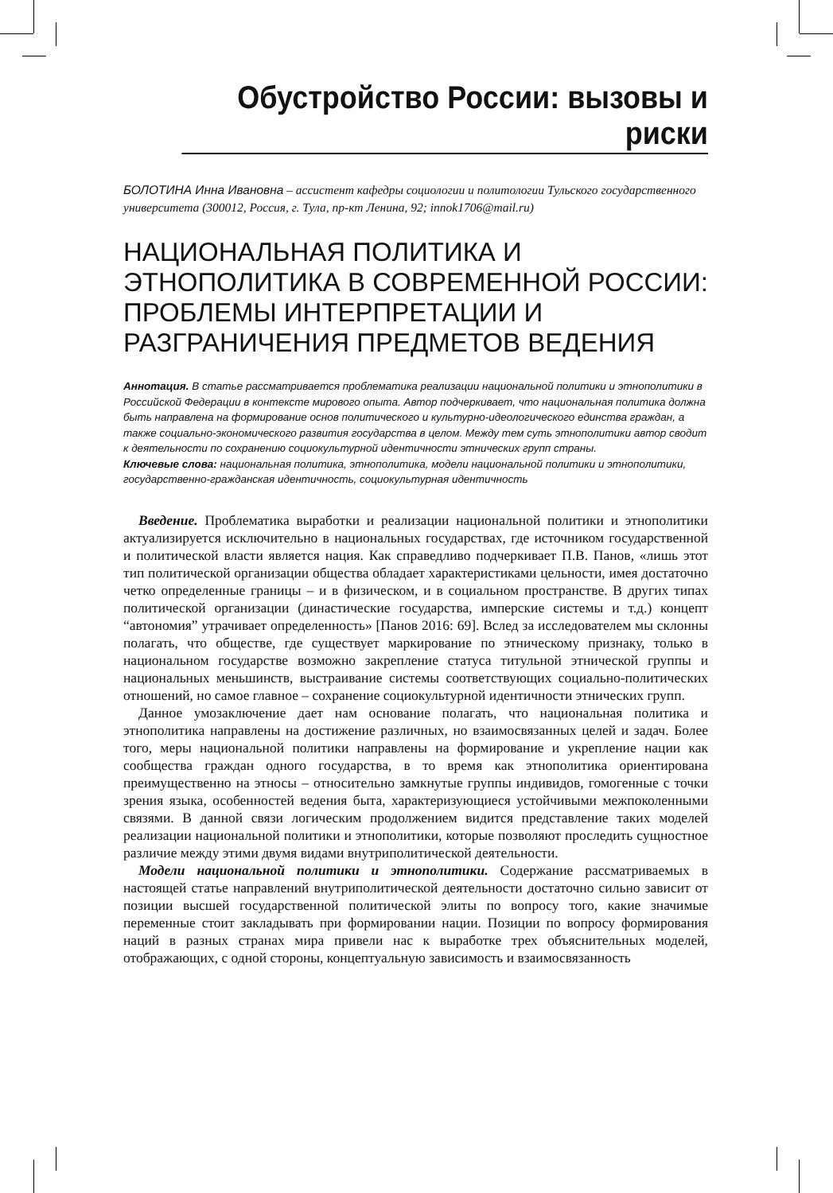Обустройство России: вызовы и риски
БОЛОТИНА Инна Ивановна – ассистент кафедры социологии и политологии Тульского государственного университета (300012, Россия, г. Тула, пр-кт Ленина, 92; innok1706@mail.ru)
НАЦИОНАЛЬНАЯ ПОЛИТИКА И ЭТНОПОЛИТИКА В СОВРЕМЕННОЙ РОССИИ: ПРОБЛЕМЫ ИНТЕРПРЕТАЦИИ И РАЗГРАНИЧЕНИЯ ПРЕДМЕТОВ ВЕДЕНИЯ
Аннотация. В статье рассматривается проблематика реализации национальной политики и этнополитики в Российской Федерации в контексте мирового опыта. Автор подчеркивает, что национальная политика должна быть направлена на формирование основ политического и культурно-идеологического единства граждан, а также социально-экономического развития государства в целом. Между тем суть этнополитики автор сводит к деятельности по сохранению социокультурной идентичности этнических групп страны.
Ключевые слова: национальная политика, этнополитика, модели национальной политики и этнополитики, государственно-гражданская идентичность, социокультурная идентичность
Введение. Проблематика выработки и реализации национальной политики и этнополитики актуализируется исключительно в национальных государствах, где источником государственной и политической власти является нация. Как справедливо подчеркивает П.В. Панов, «лишь этот тип политической организации общества обладает характеристиками цельности, имея достаточно четко определенные границы – и в физическом, и в социальном пространстве. В других типах политической организации (династические государства, имперские системы и т.д.) концепт “автономия” утрачивает определенность» [Панов 2016: 69]. Вслед за исследователем мы склонны полагать, что обществе, где существует маркирование по этническому признаку, только в национальном государстве возможно закрепление статуса титульной этнической группы и национальных меньшинств, выстраивание системы соответствующих социально-политических отношений, но самое главное – сохранение социокультурной идентичности этнических групп.
Данное умозаключение дает нам основание полагать, что национальная политика и этнополитика направлены на достижение различных, но взаимосвязанных целей и задач. Более того, меры национальной политики направлены на формирование и укрепление нации как сообщества граждан одного государства, в то время как этнополитика ориентирована преимущественно на этносы – относительно замкнутые группы индивидов, гомогенные с точки зрения языка, особенностей ведения быта, характеризующиеся устойчивыми межпоколенными связями. В данной связи логическим продолжением видится представление таких моделей реализации национальной политики и этнополитики, которые позволяют проследить сущностное различие между этими двумя видами внутриполитической деятельности.
Модели национальной политики и этнополитики. Содержание рассматриваемых в настоящей статье направлений внутриполитической деятельности достаточно сильно зависит от позиции высшей государственной политической элиты по вопросу того, какие значимые переменные стоит закладывать при формировании нации. Позиции по вопросу формирования наций в разных странах мира привели нас к выработке трех объяснительных моделей, отображающих, с одной стороны, концептуальную зависимость и взаимосвязанность